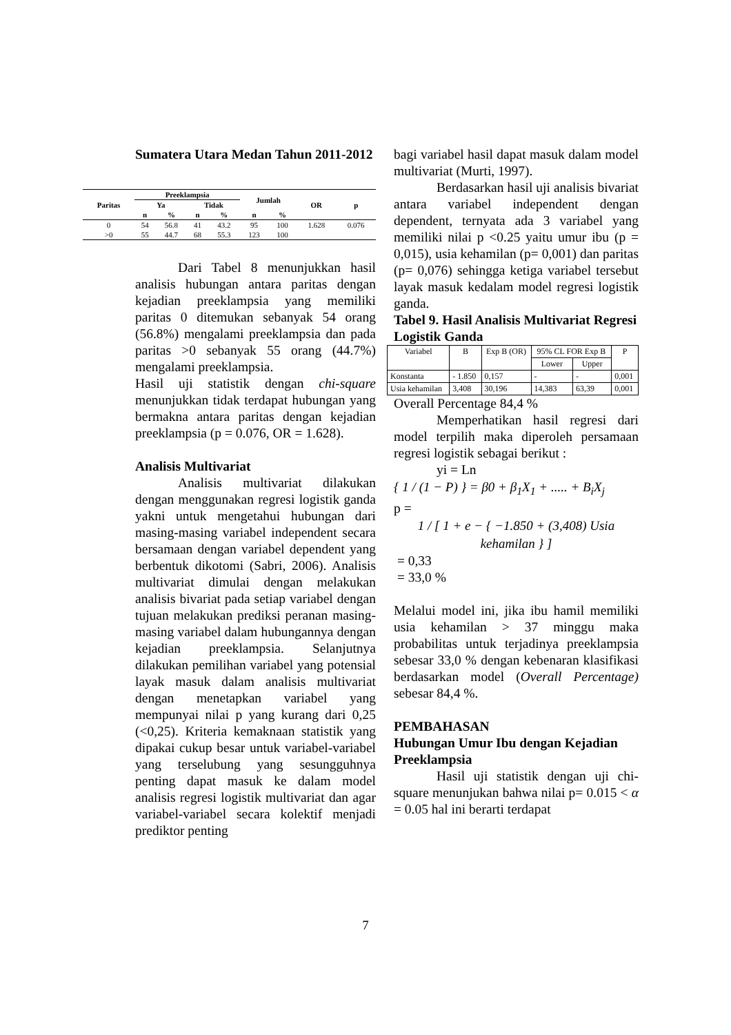Sumatera Utara Medan Tahun 2011-2012
| Paritas | Preeklampsia | | | | Jumlah | | OR | p |
| --- | --- | --- | --- | --- | --- | --- | --- | --- |
| | Ya | | Tidak | | | | | |
| | n | % | n | % | n | % | | |
| 0 | 54 | 56.8 | 41 | 43.2 | 95 | 100 | 1.628 | 0.076 |
| >0 | 55 | 44.7 | 68 | 55.3 | 123 | 100 | | |
Dari Tabel 8 menunjukkan hasil analisis hubungan antara paritas dengan kejadian preeklampsia yang memiliki paritas 0 ditemukan sebanyak 54 orang (56.8%) mengalami preeklampsia dan pada paritas >0 sebanyak 55 orang (44.7%) mengalami preeklampsia.
Hasil uji statistik dengan chi-square menunjukkan tidak terdapat hubungan yang bermakna antara paritas dengan kejadian preeklampsia (p = 0.076, OR = 1.628).
Analisis Multivariat
Analisis multivariat dilakukan dengan menggunakan regresi logistik ganda yakni untuk mengetahui hubungan dari masing-masing variabel independent secara bersamaan dengan variabel dependent yang berbentuk dikotomi (Sabri, 2006). Analisis multivariat dimulai dengan melakukan analisis bivariat pada setiap variabel dengan tujuan melakukan prediksi peranan masing-masing variabel dalam hubungannya dengan kejadian preeklampsia. Selanjutnya dilakukan pemilihan variabel yang potensial layak masuk dalam analisis multivariat dengan menetapkan variabel yang mempunyai nilai p yang kurang dari 0,25 (<0,25). Kriteria kemaknaan statistik yang dipakai cukup besar untuk variabel-variabel yang terselubung yang sesungguhnya penting dapat masuk ke dalam model analisis regresi logistik multivariat dan agar variabel-variabel secara kolektif menjadi prediktor penting
bagi variabel hasil dapat masuk dalam model multivariat (Murti, 1997).
Berdasarkan hasil uji analisis bivariat antara variabel independent dengan dependent, ternyata ada 3 variabel yang memiliki nilai p <0.25 yaitu umur ibu (p = 0,015), usia kehamilan (p= 0,001) dan paritas (p= 0,076) sehingga ketiga variabel tersebut layak masuk kedalam model regresi logistik ganda.
Tabel 9. Hasil Analisis Multivariat Regresi Logistik Ganda
| Variabel | B | Exp B (OR) | 95% CL FOR Exp B | | P |
| --- | --- | --- | --- | --- | --- |
| | | | Lower | Upper | |
| Konstanta | - 1.850 | 0,157 | - | - | 0,001 |
| Usia kehamilan | 3,408 | 30,196 | 14,383 | 63,39 | 0,001 |
Overall Percentage 84,4 %
Memperhatikan hasil regresi dari model terpilih maka diperoleh persamaan regresi logistik sebagai berikut :
yi = Ln
{ 1 / (1 − P) } = β0 + β<sub>1</sub>X<sub>1</sub> + ..... + B<sub>i</sub>X<sub>j</sub>
p =
1 / [ 1 + e − { −1.850 + (3,408) Usia kehamilan } ]
= 0,33
= 33,0 %
Melalui model ini, jika ibu hamil memiliki usia kehamilan > 37 minggu maka probabilitas untuk terjadinya preeklampsia sebesar 33,0 % dengan kebenaran klasifikasi berdasarkan model (Overall Percentage) sebesar 84,4 %.
PEMBAHASAN
Hubungan Umur Ibu dengan Kejadian Preeklampsia
Hasil uji statistik dengan uji chi-square menunjukan bahwa nilai p= 0.015 < α = 0.05 hal ini berarti terdapat
7